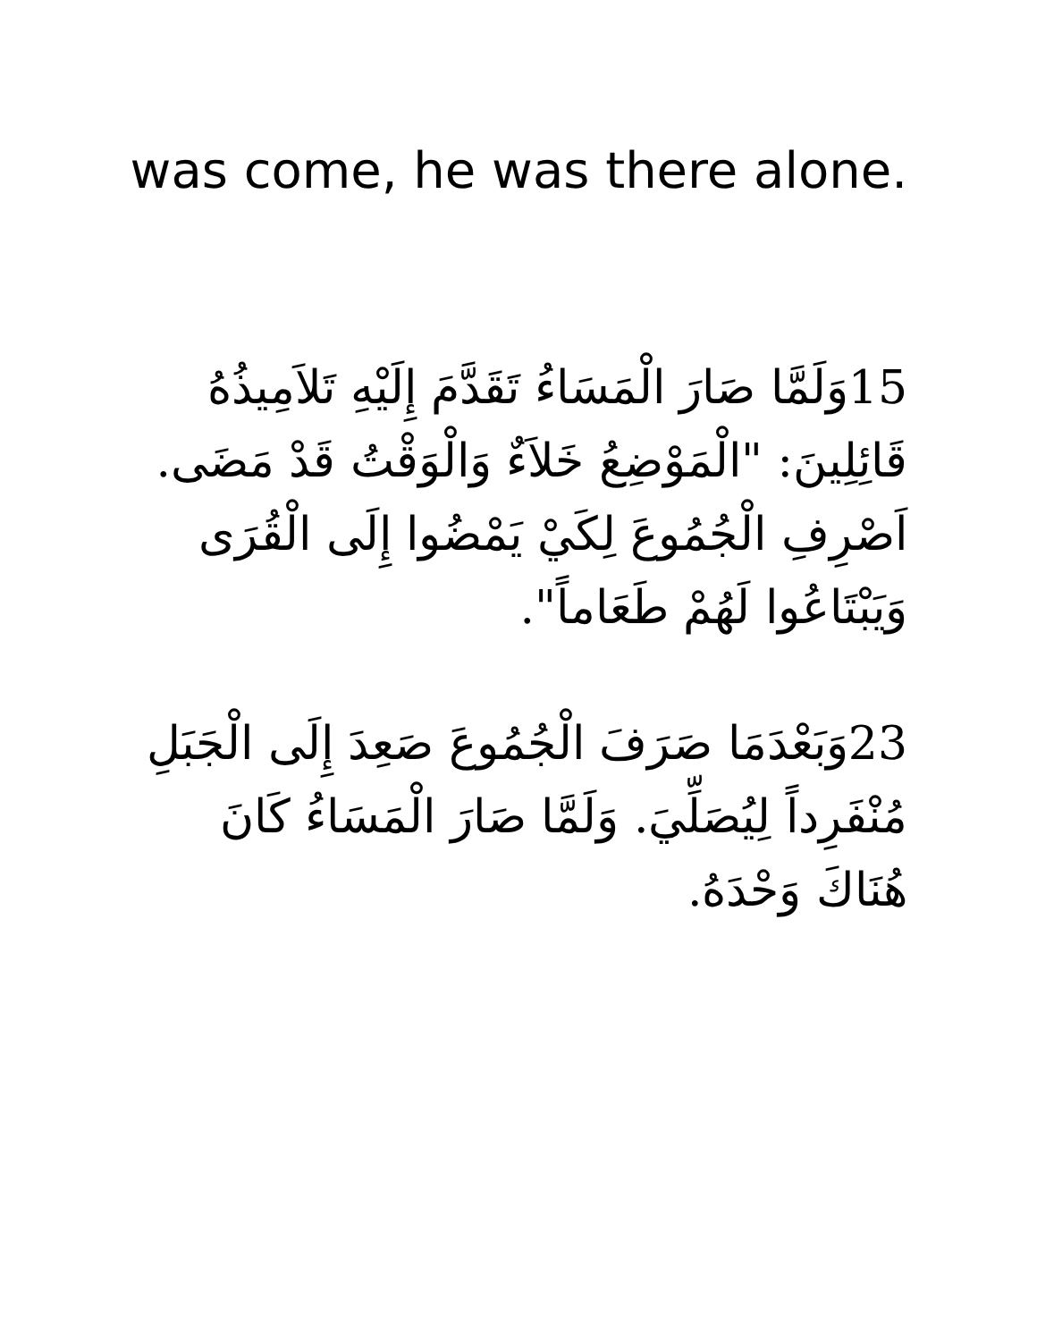was come, he was there alone.
15وَلَمَّا صَارَ الْمَسَاءُ تَقَدَّمَ إِلَيْهِ تَلاَمِيذُهُ قَائِلِينَ: "الْمَوْضِعُ خَلاَءٌ وَالْوَقْتُ قَدْ مَضَى. اَصْرِفِ الْجُمُوعَ لِكَيْ يَمْضُوا إِلَى الْقُرَى وَيَبْتَاعُوا لَهُمْ طَعَاماً".
23وَبَعْدَمَا صَرَفَ الْجُمُوعَ صَعِدَ إِلَى الْجَبَلِ مُنْفَرِداً لِيُصَلِّيَ. وَلَمَّا صَارَ الْمَسَاءُ كَانَ هُنَاكَ وَحْدَهُ.